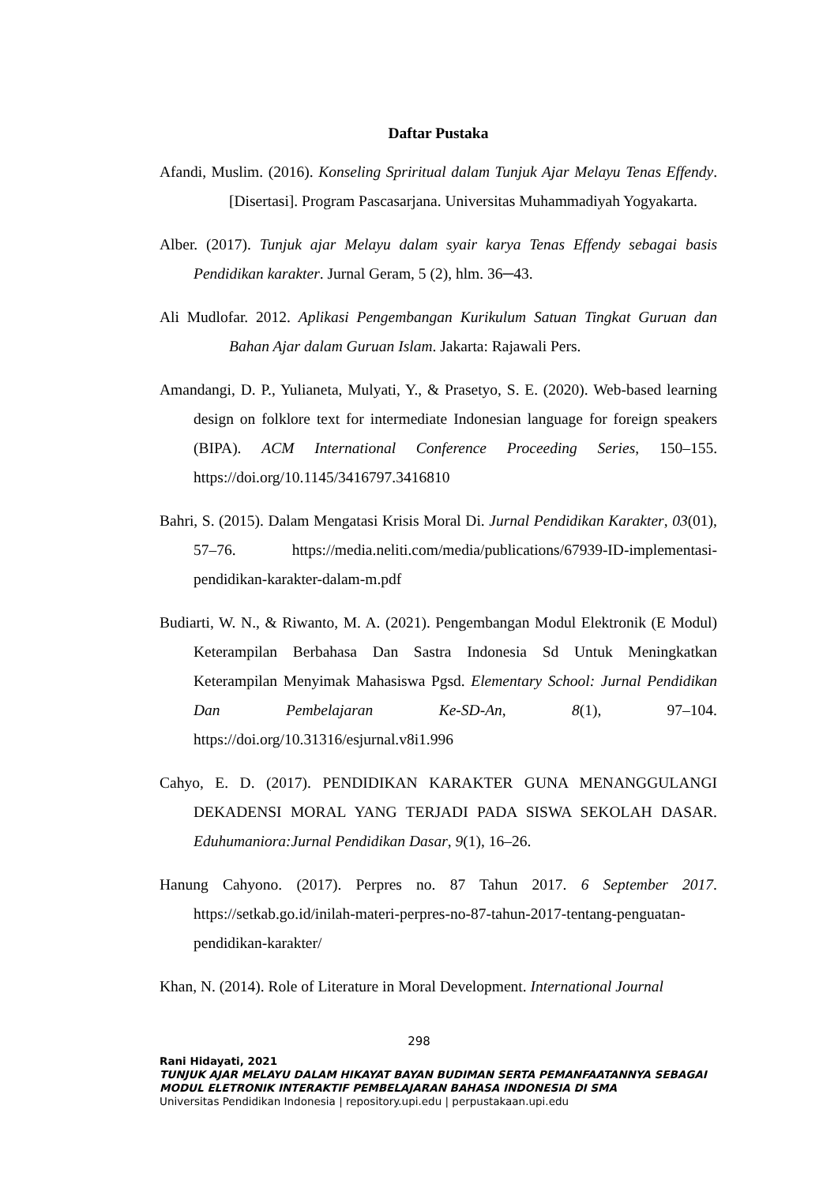Daftar Pustaka
Afandi, Muslim. (2016). Konseling Spriritual dalam Tunjuk Ajar Melayu Tenas Effendy. [Disertasi]. Program Pascasarjana. Universitas Muhammadiyah Yogyakarta.
Alber. (2017). Tunjuk ajar Melayu dalam syair karya Tenas Effendy sebagai basis Pendidikan karakter. Jurnal Geram, 5 (2), hlm. 36─43.
Ali Mudlofar. 2012. Aplikasi Pengembangan Kurikulum Satuan Tingkat Guruan dan Bahan Ajar dalam Guruan Islam. Jakarta: Rajawali Pers.
Amandangi, D. P., Yulianeta, Mulyati, Y., & Prasetyo, S. E. (2020). Web-based learning design on folklore text for intermediate Indonesian language for foreign speakers (BIPA). ACM International Conference Proceeding Series, 150–155. https://doi.org/10.1145/3416797.3416810
Bahri, S. (2015). Dalam Mengatasi Krisis Moral Di. Jurnal Pendidikan Karakter, 03(01), 57–76. https://media.neliti.com/media/publications/67939-ID-implementasi-pendidikan-karakter-dalam-m.pdf
Budiarti, W. N., & Riwanto, M. A. (2021). Pengembangan Modul Elektronik (E Modul) Keterampilan Berbahasa Dan Sastra Indonesia Sd Untuk Meningkatkan Keterampilan Menyimak Mahasiswa Pgsd. Elementary School: Jurnal Pendidikan Dan Pembelajaran Ke-SD-An, 8(1), 97–104. https://doi.org/10.31316/esjurnal.v8i1.996
Cahyo, E. D. (2017). PENDIDIKAN KARAKTER GUNA MENANGGULANGI DEKADENSI MORAL YANG TERJADI PADA SISWA SEKOLAH DASAR. Eduhumaniora:Jurnal Pendidikan Dasar, 9(1), 16–26.
Hanung Cahyono. (2017). Perpres no. 87 Tahun 2017. 6 September 2017. https://setkab.go.id/inilah-materi-perpres-no-87-tahun-2017-tentang-penguatan-pendidikan-karakter/
Khan, N. (2014). Role of Literature in Moral Development. International Journal
298
Rani Hidayati, 2021
TUNJUK AJAR MELAYU DALAM HIKAYAT BAYAN BUDIMAN SERTA PEMANFAATANNYA SEBAGAI
MODUL ELETRONIK INTERAKTIF PEMBELAJARAN BAHASA INDONESIA DI SMA
Universitas Pendidikan Indonesia | repository.upi.edu | perpustakaan.upi.edu